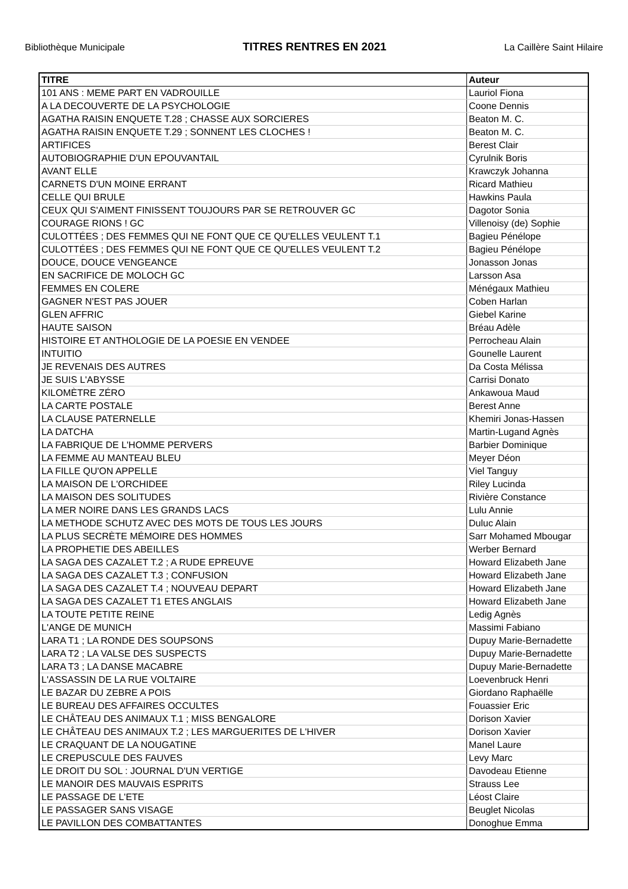Bibliothèque Municipale TITRES RENTRES EN 2021 La Caillère Saint Hilaire
| TITRE | Auteur |
| --- | --- |
| 101 ANS : MEME PART EN VADROUILLE | Lauriol Fiona |
| A LA DECOUVERTE DE LA PSYCHOLOGIE | Coone Dennis |
| AGATHA RAISIN ENQUETE T.28 ; CHASSE AUX SORCIERES | Beaton M. C. |
| AGATHA RAISIN ENQUETE T.29 ; SONNENT LES CLOCHES ! | Beaton M. C. |
| ARTIFICES | Berest Clair |
| AUTOBIOGRAPHIE D'UN EPOUVANTAIL | Cyrulnik Boris |
| AVANT ELLE | Krawczyk Johanna |
| CARNETS D'UN MOINE ERRANT | Ricard Mathieu |
| CELLE QUI BRULE | Hawkins Paula |
| CEUX QUI S'AIMENT FINISSENT TOUJOURS PAR SE RETROUVER GC | Dagotor Sonia |
| COURAGE RIONS ! GC | Villenoisy (de) Sophie |
| CULOTTÉES ; DES FEMMES QUI NE FONT QUE CE QU'ELLES VEULENT T.1 | Bagieu Pénélope |
| CULOTTÉES ; DES FEMMES QUI NE FONT QUE CE QU'ELLES VEULENT T.2 | Bagieu Pénélope |
| DOUCE, DOUCE VENGEANCE | Jonasson Jonas |
| EN SACRIFICE DE MOLOCH GC | Larsson Asa |
| FEMMES EN COLERE | Ménégaux Mathieu |
| GAGNER N'EST PAS JOUER | Coben Harlan |
| GLEN AFFRIC | Giebel Karine |
| HAUTE SAISON | Bréau Adèle |
| HISTOIRE ET ANTHOLOGIE DE LA POESIE EN VENDEE | Perrocheau Alain |
| INTUITIO | Gounelle Laurent |
| JE REVENAIS DES AUTRES | Da Costa Mélissa |
| JE SUIS L'ABYSSE | Carrisi Donato |
| KILOMÈTRE ZÉRO | Ankawoua Maud |
| LA CARTE POSTALE | Berest Anne |
| LA CLAUSE PATERNELLE | Khemiri Jonas-Hassen |
| LA DATCHA | Martin-Lugand Agnès |
| LA FABRIQUE DE L'HOMME PERVERS | Barbier Dominique |
| LA FEMME AU MANTEAU BLEU | Meyer Déon |
| LA FILLE QU'ON APPELLE | Viel Tanguy |
| LA MAISON DE L'ORCHIDEE | Riley Lucinda |
| LA MAISON DES SOLITUDES | Rivière Constance |
| LA MER NOIRE DANS LES GRANDS LACS | Lulu Annie |
| LA METHODE SCHUTZ AVEC DES MOTS DE TOUS LES JOURS | Duluc Alain |
| LA PLUS SECRÈTE MÉMOIRE DES HOMMES | Sarr Mohamed Mbougar |
| LA PROPHETIE DES ABEILLES | Werber Bernard |
| LA SAGA DES CAZALET T.2 ; A RUDE EPREUVE | Howard Elizabeth Jane |
| LA SAGA DES CAZALET T.3 ; CONFUSION | Howard Elizabeth Jane |
| LA SAGA DES CAZALET T.4 ; NOUVEAU DEPART | Howard Elizabeth Jane |
| LA SAGA DES CAZALET T1 ETES ANGLAIS | Howard Elizabeth Jane |
| LA TOUTE PETITE REINE | Ledig Agnès |
| L'ANGE DE MUNICH | Massimi Fabiano |
| LARA T1 ; LA RONDE DES SOUPSONS | Dupuy Marie-Bernadette |
| LARA T2 ; LA VALSE DES SUSPECTS | Dupuy Marie-Bernadette |
| LARA T3 ; LA DANSE MACABRE | Dupuy Marie-Bernadette |
| L'ASSASSIN DE LA RUE VOLTAIRE | Loevenbruck Henri |
| LE BAZAR DU ZEBRE A POIS | Giordano Raphaëlle |
| LE BUREAU DES AFFAIRES OCCULTES | Fouassier Eric |
| LE CHÂTEAU DES ANIMAUX T.1 ; MISS BENGALORE | Dorison Xavier |
| LE CHÂTEAU DES ANIMAUX T.2 ; LES MARGUERITES DE L'HIVER | Dorison Xavier |
| LE CRAQUANT DE LA NOUGATINE | Manel Laure |
| LE CREPUSCULE DES FAUVES | Levy Marc |
| LE DROIT DU SOL : JOURNAL D'UN VERTIGE | Davodeau Etienne |
| LE MANOIR DES MAUVAIS ESPRITS | Strauss Lee |
| LE PASSAGE DE L'ETE | Léost Claire |
| LE PASSAGER SANS VISAGE | Beuglet Nicolas |
| LE PAVILLON DES COMBATTANTES | Donoghue Emma |